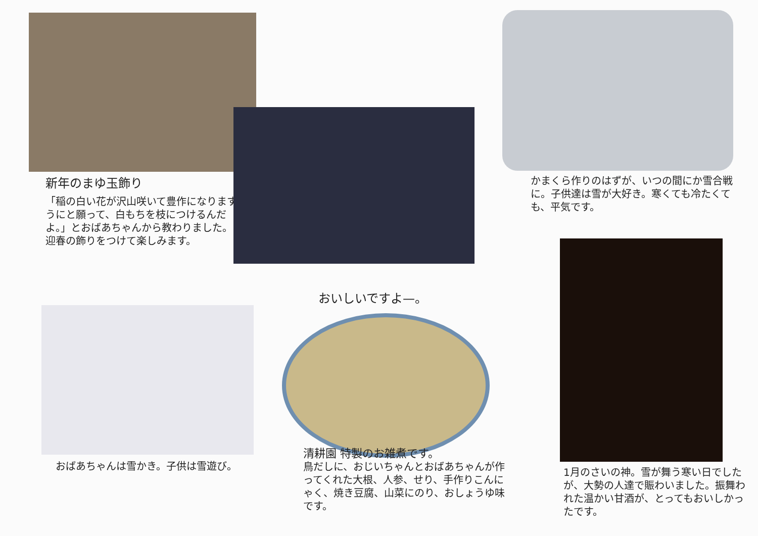新年のまゆ玉飾り
「稲の白い花が沢山咲いて豊作になりますようにと願って、白もちを枝につけるんだよ。」とおばあちゃんから教わりました。
迎春の飾りをつけて楽しみます。
かまくら作りのはずが、いつの間にか雪合戦に。子供達は雪が大好き。寒くても冷たくても、平気です。
おばあちゃんは雪かき。子供は雪遊び。
おいしいですよ—。
清耕園 特製のお雑煮です。
鳥だしに、おじいちゃんとおばあちゃんが作ってくれた大根、人参、せり、手作りこんにゃく、焼き豆腐、山菜にのり、おしょうゆ味です。
1月のさいの神。雪が舞う寒い日でしたが、大勢の人達で賑わいました。振舞われた温かい甘酒が、とってもおいしかったです。